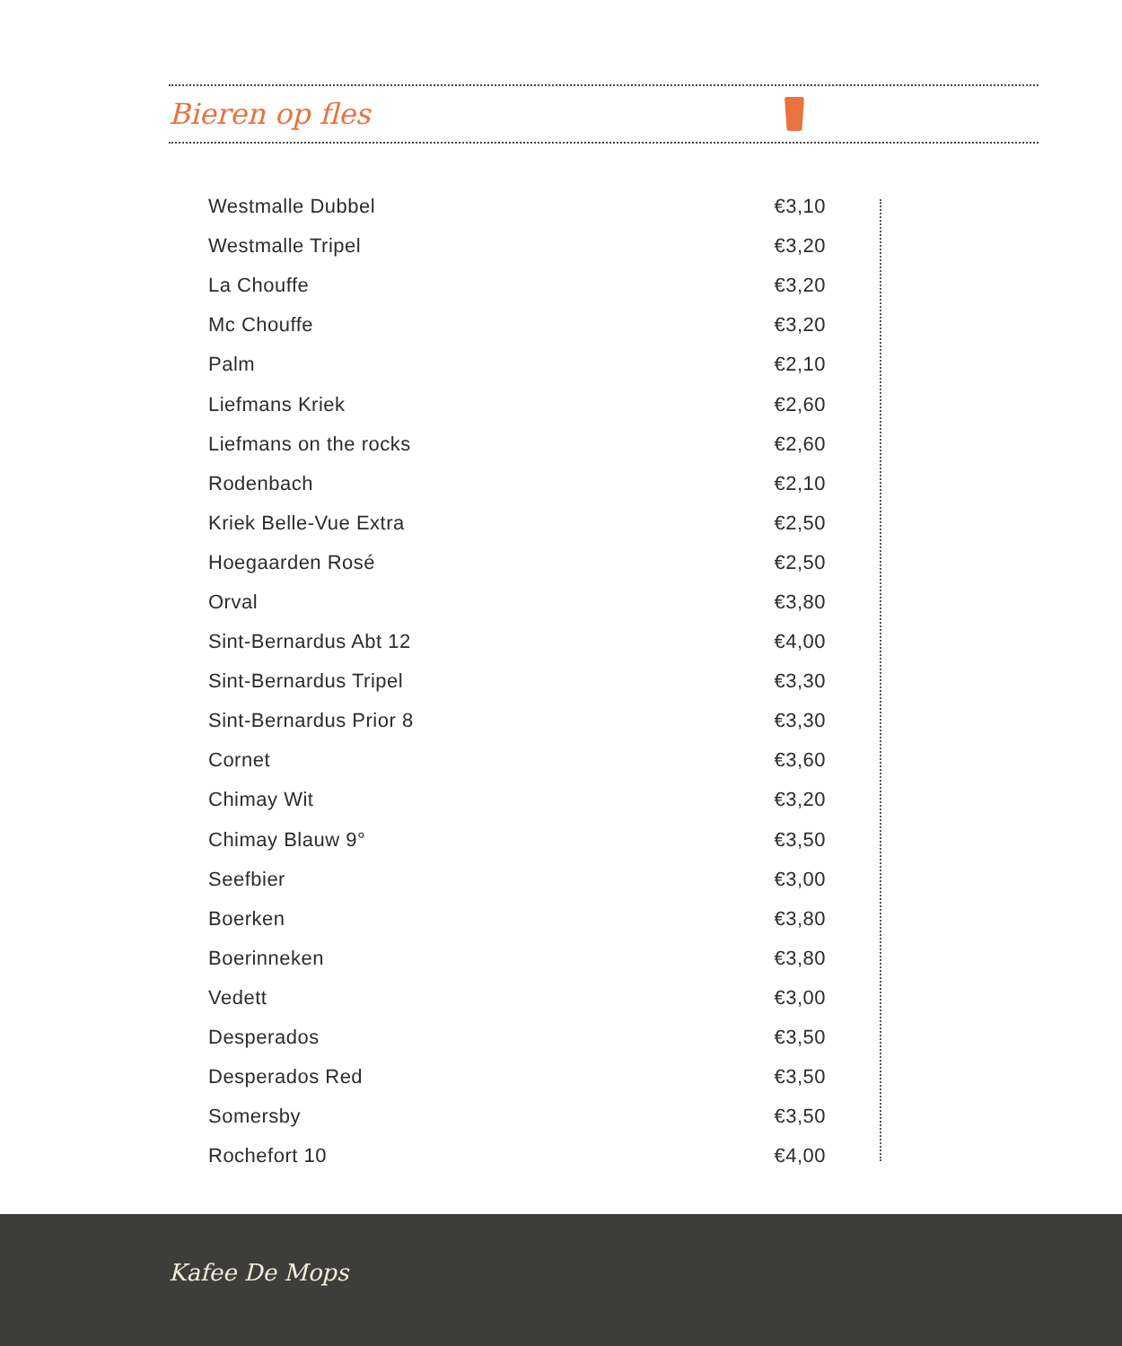Bieren op fles
| Westmalle Dubbel | €3,10 |
| Westmalle Tripel | €3,20 |
| La Chouffe | €3,20 |
| Mc Chouffe | €3,20 |
| Palm | €2,10 |
| Liefmans Kriek | €2,60 |
| Liefmans on the rocks | €2,60 |
| Rodenbach | €2,10 |
| Kriek Belle-Vue Extra | €2,50 |
| Hoegaarden Rosé | €2,50 |
| Orval | €3,80 |
| Sint-Bernardus Abt 12 | €4,00 |
| Sint-Bernardus Tripel | €3,30 |
| Sint-Bernardus Prior 8 | €3,30 |
| Cornet | €3,60 |
| Chimay Wit | €3,20 |
| Chimay Blauw 9° | €3,50 |
| Seefbier | €3,00 |
| Boerken | €3,80 |
| Boerinneken | €3,80 |
| Vedett | €3,00 |
| Desperados | €3,50 |
| Desperados Red | €3,50 |
| Somersby | €3,50 |
| Rochefort 10 | €4,00 |
Kafee De Mops